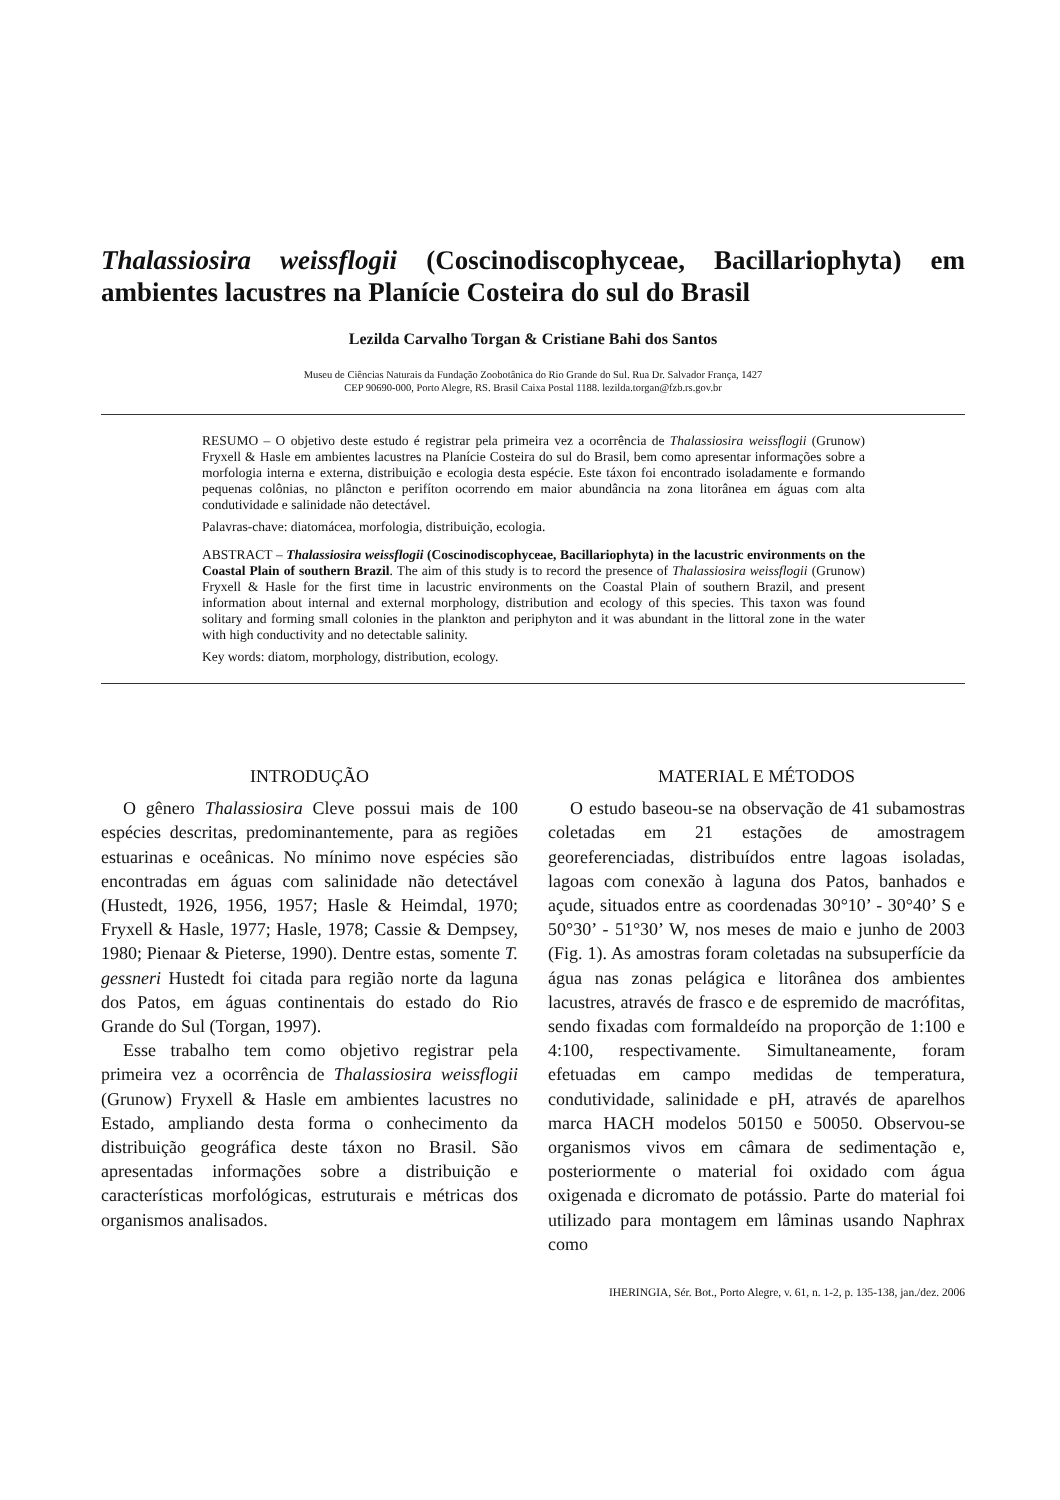Thalassiosira weissflogii (Coscinodiscophyceae, Bacillariophyta) em ambientes lacustres na Planície Costeira do sul do Brasil
Lezilda Carvalho Torgan & Cristiane Bahi dos Santos
Museu de Ciências Naturais da Fundação Zoobotânica do Rio Grande do Sul. Rua Dr. Salvador França, 1427
CEP 90690-000, Porto Alegre, RS. Brasil Caixa Postal 1188. lezilda.torgan@fzb.rs.gov.br
RESUMO – O objetivo deste estudo é registrar pela primeira vez a ocorrência de Thalassiosira weissflogii (Grunow) Fryxell & Hasle em ambientes lacustres na Planície Costeira do sul do Brasil, bem como apresentar informações sobre a morfologia interna e externa, distribuição e ecologia desta espécie. Este táxon foi encontrado isoladamente e formando pequenas colônias, no plâncton e perifíton ocorrendo em maior abundância na zona litorânea em águas com alta condutividade e salinidade não detectável.
Palavras-chave: diatomácea, morfologia, distribuição, ecologia.
ABSTRACT – Thalassiosira weissflogii (Coscinodiscophyceae, Bacillariophyta) in the lacustric environments on the Coastal Plain of southern Brazil. The aim of this study is to record the presence of Thalassiosira weissflogii (Grunow) Fryxell & Hasle for the first time in lacustric environments on the Coastal Plain of southern Brazil, and present information about internal and external morphology, distribution and ecology of this species. This taxon was found solitary and forming small colonies in the plankton and periphyton and it was abundant in the littoral zone in the water with high conductivity and no detectable salinity.
Key words: diatom, morphology, distribution, ecology.
INTRODUÇÃO
O gênero Thalassiosira Cleve possui mais de 100 espécies descritas, predominantemente, para as regiões estuarinas e oceânicas. No mínimo nove espécies são encontradas em águas com salinidade não detectável (Hustedt, 1926, 1956, 1957; Hasle & Heimdal, 1970; Fryxell & Hasle, 1977; Hasle, 1978; Cassie & Dempsey, 1980; Pienaar & Pieterse, 1990). Dentre estas, somente T. gessneri Hustedt foi citada para região norte da laguna dos Patos, em águas continentais do estado do Rio Grande do Sul (Torgan, 1997).
Esse trabalho tem como objetivo registrar pela primeira vez a ocorrência de Thalassiosira weissflogii (Grunow) Fryxell & Hasle em ambientes lacustres no Estado, ampliando desta forma o conhecimento da distribuição geográfica deste táxon no Brasil. São apresentadas informações sobre a distribuição e características morfológicas, estruturais e métricas dos organismos analisados.
MATERIAL E MÉTODOS
O estudo baseou-se na observação de 41 subamostras coletadas em 21 estações de amostragem georeferenciadas, distribuídos entre lagoas isoladas, lagoas com conexão à laguna dos Patos, banhados e açude, situados entre as coordenadas 30°10’ - 30°40’ S e 50°30’ - 51°30’ W, nos meses de maio e junho de 2003 (Fig. 1). As amostras foram coletadas na subsuperfície da água nas zonas pelágica e litorânea dos ambientes lacustres, através de frasco e de espremido de macrófitas, sendo fixadas com formaldeído na proporção de 1:100 e 4:100, respectivamente. Simultaneamente, foram efetuadas em campo medidas de temperatura, condutividade, salinidade e pH, através de aparelhos marca HACH modelos 50150 e 50050. Observou-se organismos vivos em câmara de sedimentação e, posteriormente o material foi oxidado com água oxigenada e dicromato de potássio. Parte do material foi utilizado para montagem em lâminas usando Naphrax como
IHERINGIA, Sér. Bot., Porto Alegre, v. 61, n. 1-2, p. 135-138, jan./dez. 2006